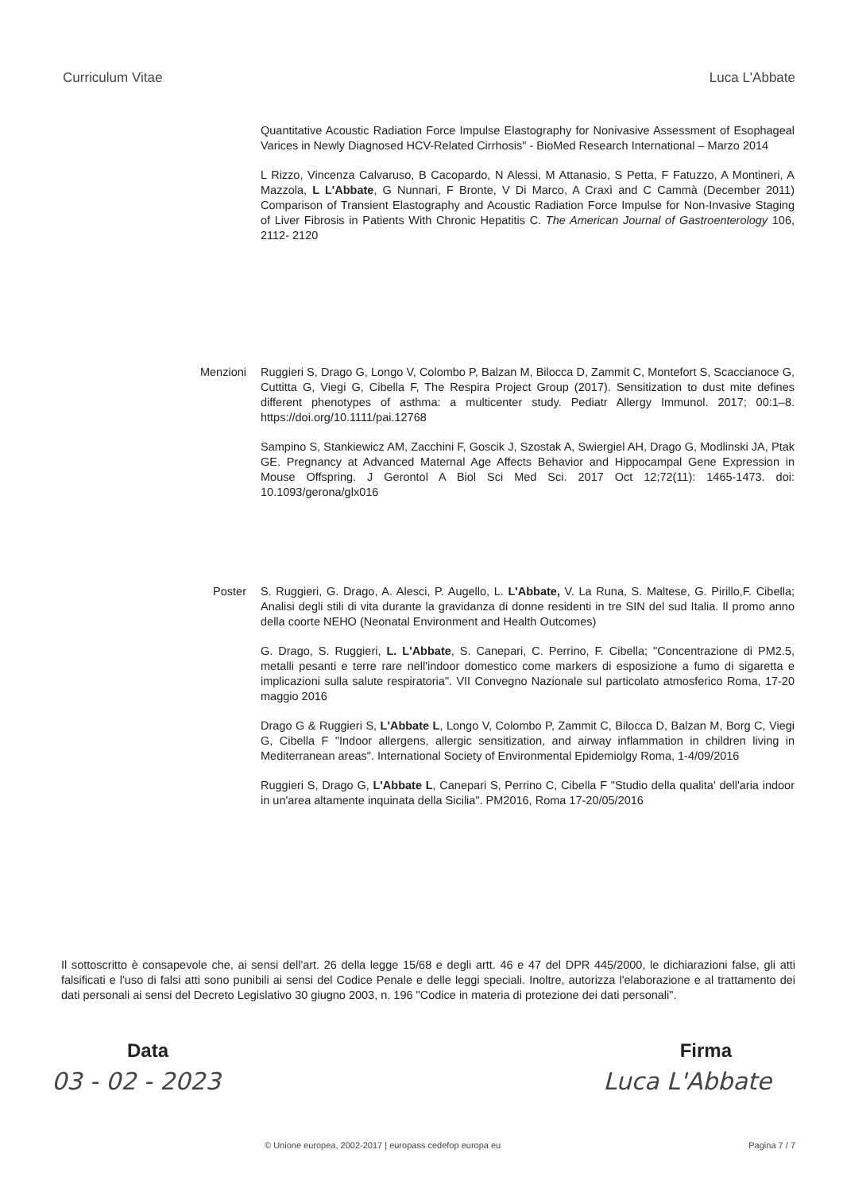Curriculum Vitae Luca L'Abbate
Quantitative Acoustic Radiation Force Impulse Elastography for Nonivasive Assessment of Esophageal Varices in Newly Diagnosed HCV-Related Cirrhosis" - BioMed Research International – Marzo 2014
L Rizzo, Vincenza Calvaruso, B Cacopardo, N Alessi, M Attanasio, S Petta, F Fatuzzo, A Montineri, A Mazzola, L L'Abbate, G Nunnari, F Bronte, V Di Marco, A Craxì and C Cammà (December 2011) Comparison of Transient Elastography and Acoustic Radiation Force Impulse for Non-Invasive Staging of Liver Fibrosis in Patients With Chronic Hepatitis C. The American Journal of Gastroenterology 106, 2112- 2120
Menzioni Ruggieri S, Drago G, Longo V, Colombo P, Balzan M, Bilocca D, Zammit C, Montefort S, Scaccianoce G, Cuttitta G, Viegi G, Cibella F, The Respira Project Group (2017). Sensitization to dust mite defines different phenotypes of asthma: a multicenter study. Pediatr Allergy Immunol. 2017; 00:1–8. https://doi.org/10.1111/pai.12768
Sampino S, Stankiewicz AM, Zacchini F, Goscik J, Szostak A, Swiergiel AH, Drago G, Modlinski JA, Ptak GE. Pregnancy at Advanced Maternal Age Affects Behavior and Hippocampal Gene Expression in Mouse Offspring. J Gerontol A Biol Sci Med Sci. 2017 Oct 12;72(11): 1465-1473. doi: 10.1093/gerona/glx016
Poster S. Ruggieri, G. Drago, A. Alesci, P. Augello, L. L'Abbate, V. La Runa, S. Maltese, G. Pirillo,F. Cibella; Analisi degli stili di vita durante la gravidanza di donne residenti in tre SIN del sud Italia. Il promo anno della coorte NEHO (Neonatal Environment and Health Outcomes)
G. Drago, S. Ruggieri, L. L'Abbate, S. Canepari, C. Perrino, F. Cibella; "Concentrazione di PM2.5, metalli pesanti e terre rare nell'indoor domestico come markers di esposizione a fumo di sigaretta e implicazioni sulla salute respiratoria". VII Convegno Nazionale sul particolato atmosferico Roma, 17-20 maggio 2016
Drago G & Ruggieri S, L'Abbate L, Longo V, Colombo P, Zammit C, Bilocca D, Balzan M, Borg C, Viegi G, Cibella F "Indoor allergens, allergic sensitization, and airway inflammation in children living in Mediterranean areas". International Society of Environmental Epidemiolgy Roma, 1-4/09/2016
Ruggieri S, Drago G, L'Abbate L, Canepari S, Perrino C, Cibella F "Studio della qualita' dell'aria indoor in un'area altamente inquinata della Sicilia". PM2016, Roma 17-20/05/2016
Il sottoscritto è consapevole che, ai sensi dell'art. 26 della legge 15/68 e degli artt. 46 e 47 del DPR 445/2000, le dichiarazioni false, gli atti falsificati e l'uso di falsi atti sono punibili ai sensi del Codice Penale e delle leggi speciali. Inoltre, autorizza l'elaborazione e al trattamento dei dati personali ai sensi del Decreto Legislativo 30 giugno 2003, n. 196 "Codice in materia di protezione dei dati personali".
Data Firma
03 - 02 - 2023 Luca L'Abbate
© Unione europea, 2002-2017 | europass cedefop europa eu Pagina 7 / 7